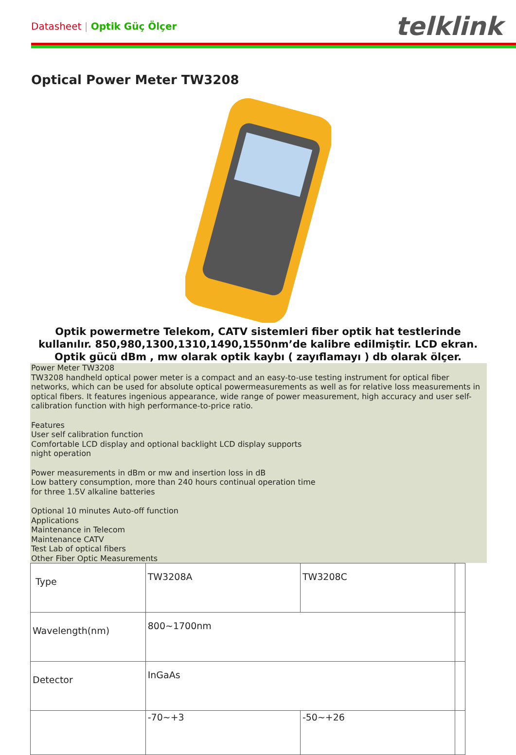Datasheet | Optik Güç Ölçer
telklink
Optical Power Meter TW3208
Optik powermetre Telekom, CATV sistemleri fiber optik hat testlerinde kullanılır. 850,980,1300,1310,1490,1550nm’de kalibre edilmiştir. LCD ekran. Optik gücü dBm , mw olarak optik kaybı ( zayıflamayı ) db olarak ölçer.
Power Meter TW3208
TW3208 handheld optical power meter is a compact and an easy-to-use testing instrument for optical fiber networks, which can be used for absolute optical powermeasurements as well as for relative loss measurements in optical fibers. It features ingenious appearance, wide range of power measurement, high accuracy and user self-calibration function with high performance-to-price ratio.
Features
User self calibration function
Comfortable LCD display and optional backlight LCD display supports
night operation
Power measurements in dBm or mw and insertion loss in dB
Low battery consumption, more than 240 hours continual operation time
for three 1.5V alkaline batteries
Optional 10 minutes Auto-off function
Applications
Maintenance in Telecom
Maintenance CATV
Test Lab of optical fibers
Other Fiber Optic Measurements
| Type | TW3208A | TW3208C | |
| Wavelength(nm) | 800~1700nm | | |
| Detector | InGaAs | | |
| | -70~+3 | -50~+26 | |